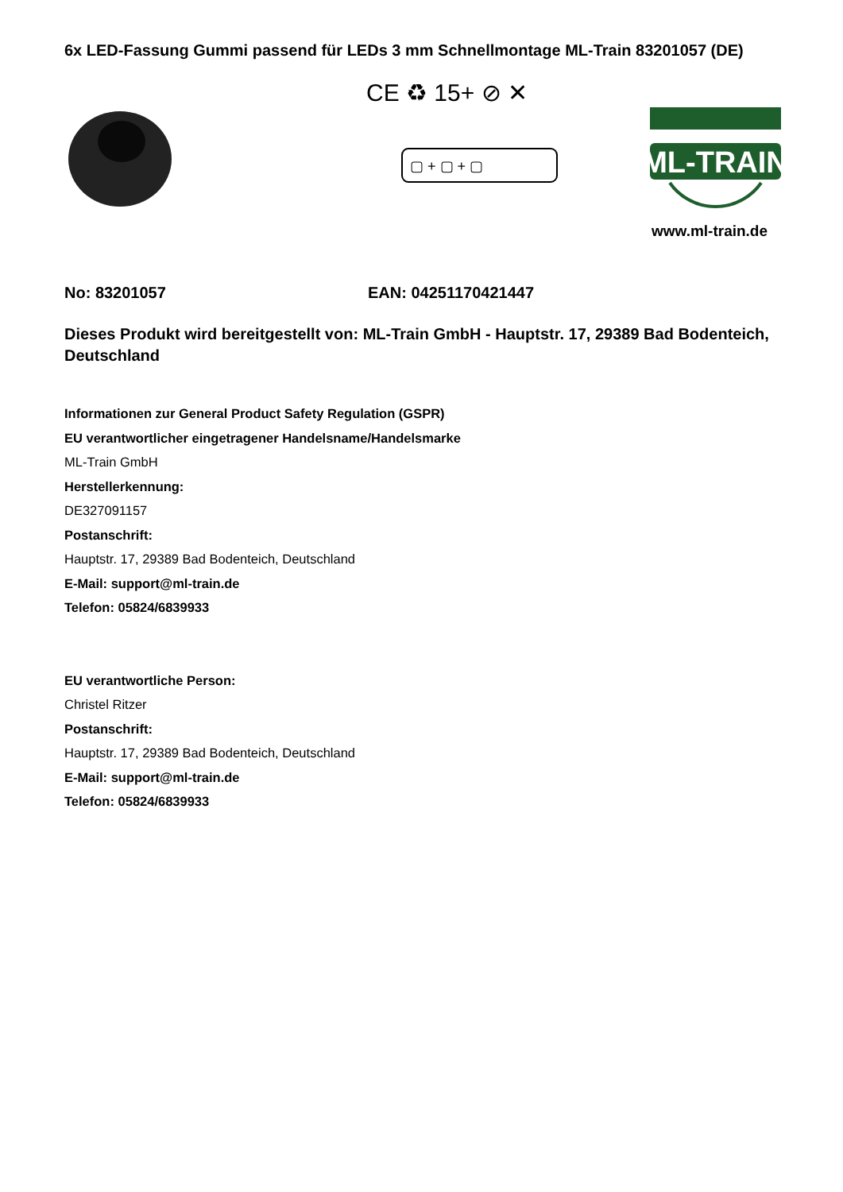6x LED-Fassung Gummi passend für LEDs 3 mm Schnellmontage ML-Train 83201057 (DE)
CE ♻ 15+ ⊘ ✕
▢ + ▢ + ▢
ML-TRAIN
www.ml-train.de
No: 83201057 EAN: 04251170421447
Dieses Produkt wird bereitgestellt von: ML-Train GmbH - Hauptstr. 17, 29389 Bad Bodenteich, Deutschland
Informationen zur General Product Safety Regulation (GSPR)
EU verantwortlicher eingetragener Handelsname/Handelsmarke
ML-Train GmbH
Herstellerkennung:
DE327091157
Postanschrift:
Hauptstr. 17, 29389 Bad Bodenteich, Deutschland
E-Mail: support@ml-train.de
Telefon: 05824/6839933
EU verantwortliche Person:
Christel Ritzer
Postanschrift:
Hauptstr. 17, 29389 Bad Bodenteich, Deutschland
E-Mail: support@ml-train.de
Telefon: 05824/6839933